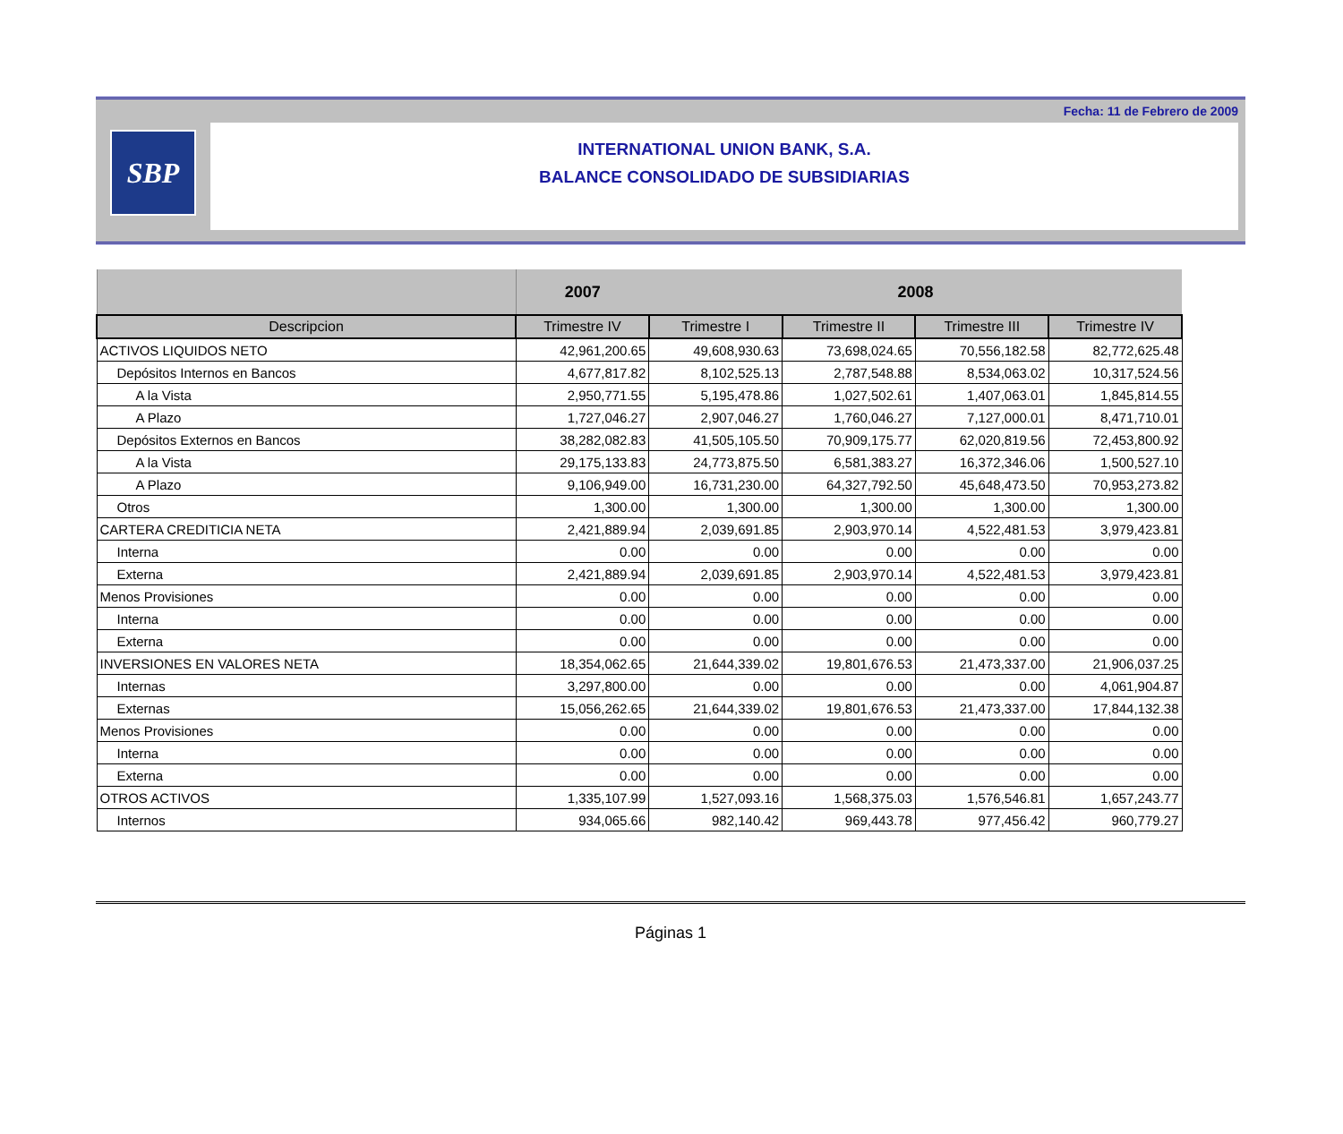Fecha: 11 de Febrero de 2009
SBP
INTERNATIONAL UNION BANK, S.A.
BALANCE CONSOLIDADO DE SUBSIDIARIAS
| | 2007 | 2008 | | | |
| --- | --- | --- | --- | --- | --- |
| Descripcion | Trimestre IV | Trimestre I | Trimestre II | Trimestre III | Trimestre IV |
| ACTIVOS LIQUIDOS NETO | 42,961,200.65 | 49,608,930.63 | 73,698,024.65 | 70,556,182.58 | 82,772,625.48 |
| Depósitos Internos en Bancos | 4,677,817.82 | 8,102,525.13 | 2,787,548.88 | 8,534,063.02 | 10,317,524.56 |
| A la Vista | 2,950,771.55 | 5,195,478.86 | 1,027,502.61 | 1,407,063.01 | 1,845,814.55 |
| A Plazo | 1,727,046.27 | 2,907,046.27 | 1,760,046.27 | 7,127,000.01 | 8,471,710.01 |
| Depósitos Externos en Bancos | 38,282,082.83 | 41,505,105.50 | 70,909,175.77 | 62,020,819.56 | 72,453,800.92 |
| A la Vista | 29,175,133.83 | 24,773,875.50 | 6,581,383.27 | 16,372,346.06 | 1,500,527.10 |
| A Plazo | 9,106,949.00 | 16,731,230.00 | 64,327,792.50 | 45,648,473.50 | 70,953,273.82 |
| Otros | 1,300.00 | 1,300.00 | 1,300.00 | 1,300.00 | 1,300.00 |
| CARTERA CREDITICIA NETA | 2,421,889.94 | 2,039,691.85 | 2,903,970.14 | 4,522,481.53 | 3,979,423.81 |
| Interna | 0.00 | 0.00 | 0.00 | 0.00 | 0.00 |
| Externa | 2,421,889.94 | 2,039,691.85 | 2,903,970.14 | 4,522,481.53 | 3,979,423.81 |
| Menos Provisiones | 0.00 | 0.00 | 0.00 | 0.00 | 0.00 |
| Interna | 0.00 | 0.00 | 0.00 | 0.00 | 0.00 |
| Externa | 0.00 | 0.00 | 0.00 | 0.00 | 0.00 |
| INVERSIONES EN VALORES NETA | 18,354,062.65 | 21,644,339.02 | 19,801,676.53 | 21,473,337.00 | 21,906,037.25 |
| Internas | 3,297,800.00 | 0.00 | 0.00 | 0.00 | 4,061,904.87 |
| Externas | 15,056,262.65 | 21,644,339.02 | 19,801,676.53 | 21,473,337.00 | 17,844,132.38 |
| Menos Provisiones | 0.00 | 0.00 | 0.00 | 0.00 | 0.00 |
| Interna | 0.00 | 0.00 | 0.00 | 0.00 | 0.00 |
| Externa | 0.00 | 0.00 | 0.00 | 0.00 | 0.00 |
| OTROS ACTIVOS | 1,335,107.99 | 1,527,093.16 | 1,568,375.03 | 1,576,546.81 | 1,657,243.77 |
| Internos | 934,065.66 | 982,140.42 | 969,443.78 | 977,456.42 | 960,779.27 |
Páginas 1